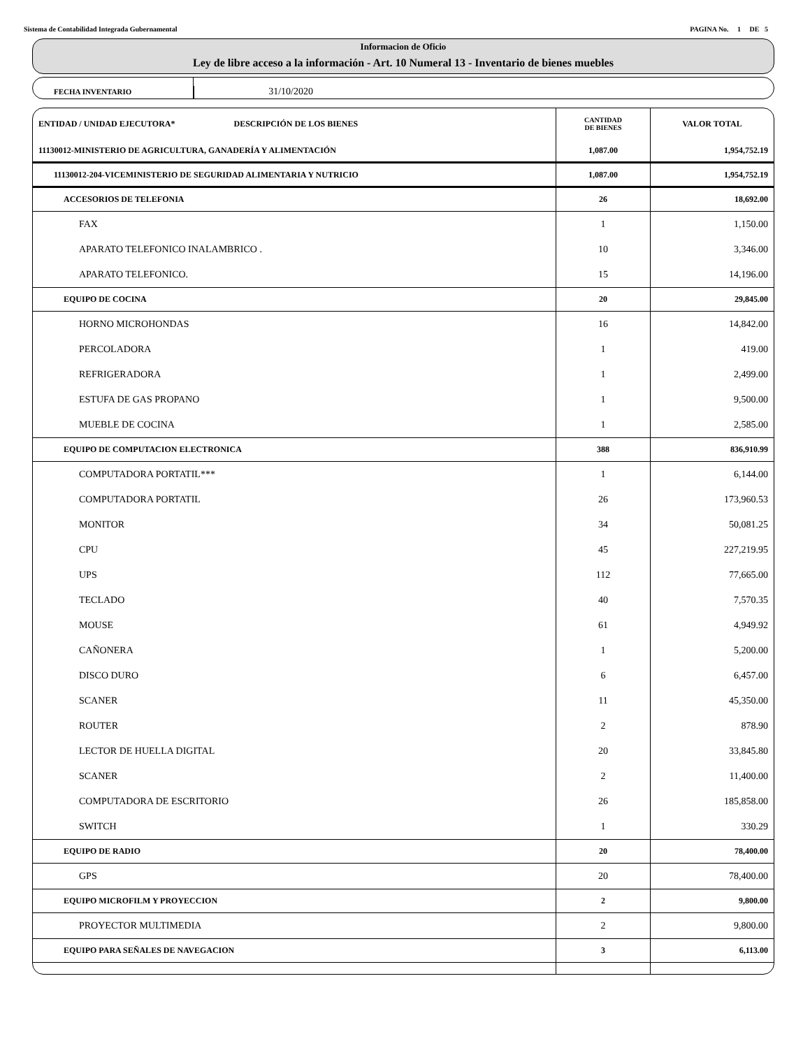Sistema de Contabilidad Integrada Gubernamental PAGINA No. 1 DE 5
Informacion de Oficio
Ley de libre acceso a la información - Art. 10 Numeral 13 - Inventario de bienes muebles
FECHA INVENTARIO
31/10/2020
| ENTIDAD / UNIDAD EJECUTORA* DESCRIPCIÓN DE LOS BIENES | CANTIDAD DE BIENES | VALOR TOTAL |
| --- | --- | --- |
| 11130012-MINISTERIO DE AGRICULTURA, GANADERÍA Y ALIMENTACIÓN | 1,087.00 | 1,954,752.19 |
| 11130012-204-VICEMINISTERIO DE SEGURIDAD ALIMENTARIA Y NUTRICIO | 1,087.00 | 1,954,752.19 |
| ACCESORIOS DE TELEFONIA | 26 | 18,692.00 |
| FAX | 1 | 1,150.00 |
| APARATO TELEFONICO INALAMBRICO . | 10 | 3,346.00 |
| APARATO TELEFONICO. | 15 | 14,196.00 |
| EQUIPO DE COCINA | 20 | 29,845.00 |
| HORNO MICROHONDAS | 16 | 14,842.00 |
| PERCOLADORA | 1 | 419.00 |
| REFRIGERADORA | 1 | 2,499.00 |
| ESTUFA DE GAS PROPANO | 1 | 9,500.00 |
| MUEBLE DE COCINA | 1 | 2,585.00 |
| EQUIPO DE COMPUTACION ELECTRONICA | 388 | 836,910.99 |
| COMPUTADORA PORTATIL*** | 1 | 6,144.00 |
| COMPUTADORA PORTATIL | 26 | 173,960.53 |
| MONITOR | 34 | 50,081.25 |
| CPU | 45 | 227,219.95 |
| UPS | 112 | 77,665.00 |
| TECLADO | 40 | 7,570.35 |
| MOUSE | 61 | 4,949.92 |
| CAÑONERA | 1 | 5,200.00 |
| DISCO DURO | 6 | 6,457.00 |
| SCANER | 11 | 45,350.00 |
| ROUTER | 2 | 878.90 |
| LECTOR DE HUELLA DIGITAL | 20 | 33,845.80 |
| SCANER | 2 | 11,400.00 |
| COMPUTADORA DE ESCRITORIO | 26 | 185,858.00 |
| SWITCH | 1 | 330.29 |
| EQUIPO DE RADIO | 20 | 78,400.00 |
| GPS | 20 | 78,400.00 |
| EQUIPO MICROFILM Y PROYECCION | 2 | 9,800.00 |
| PROYECTOR MULTIMEDIA | 2 | 9,800.00 |
| EQUIPO PARA SEÑALES DE NAVEGACION | 3 | 6,113.00 |